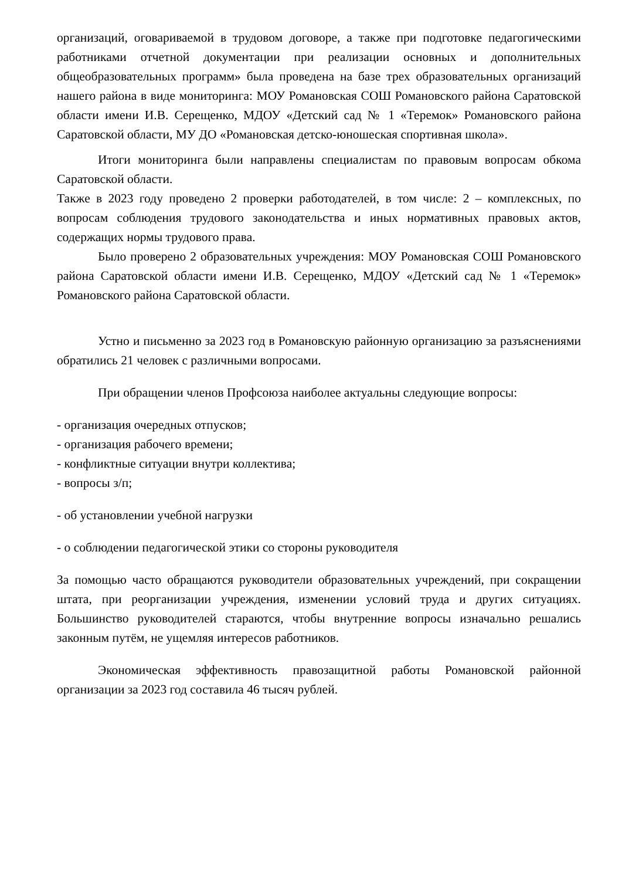организаций, оговариваемой в трудовом договоре, а также при подготовке педагогическими работниками отчетной документации при реализации основных и дополнительных общеобразовательных программ» была проведена на базе трех образовательных организаций нашего района в виде мониторинга: МОУ Романовская СОШ Романовского района Саратовской области имени И.В. Серещенко, МДОУ «Детский сад № 1 «Теремок» Романовского района Саратовской области, МУ ДО «Романовская детско-юношеская спортивная школа».
Итоги мониторинга были направлены специалистам по правовым вопросам обкома Саратовской области.
Также в 2023 году проведено 2 проверки работодателей, в том числе: 2 – комплексных, по вопросам соблюдения трудового законодательства и иных нормативных правовых актов, содержащих нормы трудового права.
Было проверено 2 образовательных учреждения: МОУ Романовская СОШ Романовского района Саратовской области имени И.В. Серещенко, МДОУ «Детский сад № 1 «Теремок» Романовского района Саратовской области.
Устно и письменно за 2023 год в Романовскую районную организацию за разъяснениями обратились 21 человек с различными вопросами.
При обращении членов Профсоюза наиболее актуальны следующие вопросы:
- организация очередных отпусков;
- организация рабочего времени;
- конфликтные ситуации внутри коллектива;
- вопросы з/п;
- об установлении учебной нагрузки
- о соблюдении педагогической этики со стороны руководителя
За помощью часто обращаются руководители образовательных учреждений, при сокращении штата, при реорганизации учреждения, изменении условий труда и других ситуациях. Большинство руководителей стараются, чтобы внутренние вопросы изначально решались законным путём, не ущемляя интересов работников.
Экономическая эффективность правозащитной работы Романовской районной организации за 2023 год составила 46 тысяч рублей.